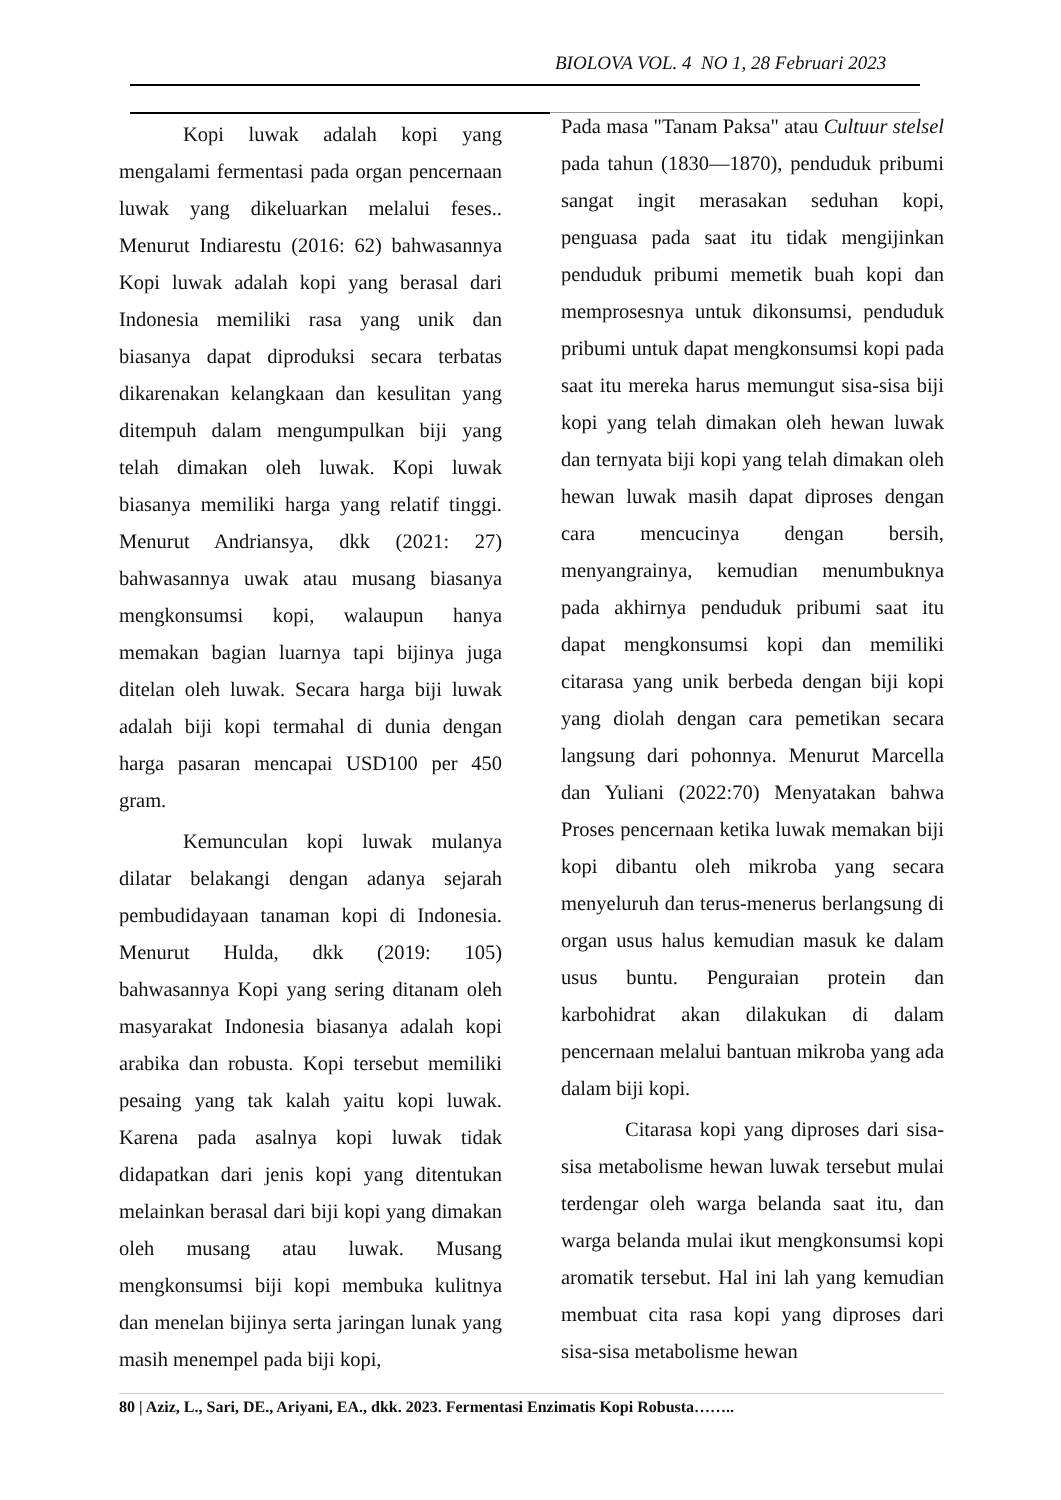BIOLOVA VOL. 4 NO 1, 28 Februari 2023
Kopi luwak adalah kopi yang mengalami fermentasi pada organ pencernaan luwak yang dikeluarkan melalui feses.. Menurut Indiarestu (2016: 62) bahwasannya Kopi luwak adalah kopi yang berasal dari Indonesia memiliki rasa yang unik dan biasanya dapat diproduksi secara terbatas dikarenakan kelangkaan dan kesulitan yang ditempuh dalam mengumpulkan biji yang telah dimakan oleh luwak. Kopi luwak biasanya memiliki harga yang relatif tinggi. Menurut Andriansya, dkk (2021: 27) bahwasannya uwak atau musang biasanya mengkonsumsi kopi, walaupun hanya memakan bagian luarnya tapi bijinya juga ditelan oleh luwak. Secara harga biji luwak adalah biji kopi termahal di dunia dengan harga pasaran mencapai USD100 per 450 gram.
Kemunculan kopi luwak mulanya dilatar belakangi dengan adanya sejarah pembudidayaan tanaman kopi di Indonesia. Menurut Hulda, dkk (2019: 105) bahwasannya Kopi yang sering ditanam oleh masyarakat Indonesia biasanya adalah kopi arabika dan robusta. Kopi tersebut memiliki pesaing yang tak kalah yaitu kopi luwak. Karena pada asalnya kopi luwak tidak didapatkan dari jenis kopi yang ditentukan melainkan berasal dari biji kopi yang dimakan oleh musang atau luwak. Musang mengkonsumsi biji kopi membuka kulitnya dan menelan bijinya serta jaringan lunak yang masih menempel pada biji kopi,
Pada masa "Tanam Paksa" atau Cultuur stelsel pada tahun (1830—1870), penduduk pribumi sangat ingit merasakan seduhan kopi, penguasa pada saat itu tidak mengijinkan penduduk pribumi memetik buah kopi dan memprosesnya untuk dikonsumsi, penduduk pribumi untuk dapat mengkonsumsi kopi pada saat itu mereka harus memungut sisa-sisa biji kopi yang telah dimakan oleh hewan luwak dan ternyata biji kopi yang telah dimakan oleh hewan luwak masih dapat diproses dengan cara mencucinya dengan bersih, menyangrainya, kemudian menumbuknya pada akhirnya penduduk pribumi saat itu dapat mengkonsumsi kopi dan memiliki citarasa yang unik berbeda dengan biji kopi yang diolah dengan cara pemetikan secara langsung dari pohonnya. Menurut Marcella dan Yuliani (2022:70) Menyatakan bahwa Proses pencernaan ketika luwak memakan biji kopi dibantu oleh mikroba yang secara menyeluruh dan terus-menerus berlangsung di organ usus halus kemudian masuk ke dalam usus buntu. Penguraian protein dan karbohidrat akan dilakukan di dalam pencernaan melalui bantuan mikroba yang ada dalam biji kopi.
Citarasa kopi yang diproses dari sisa-sisa metabolisme hewan luwak tersebut mulai terdengar oleh warga belanda saat itu, dan warga belanda mulai ikut mengkonsumsi kopi aromatik tersebut. Hal ini lah yang kemudian membuat cita rasa kopi yang diproses dari sisa-sisa metabolisme hewan
80 | Aziz, L., Sari, DE., Ariyani, EA., dkk. 2023. Fermentasi Enzimatis Kopi Robusta……..